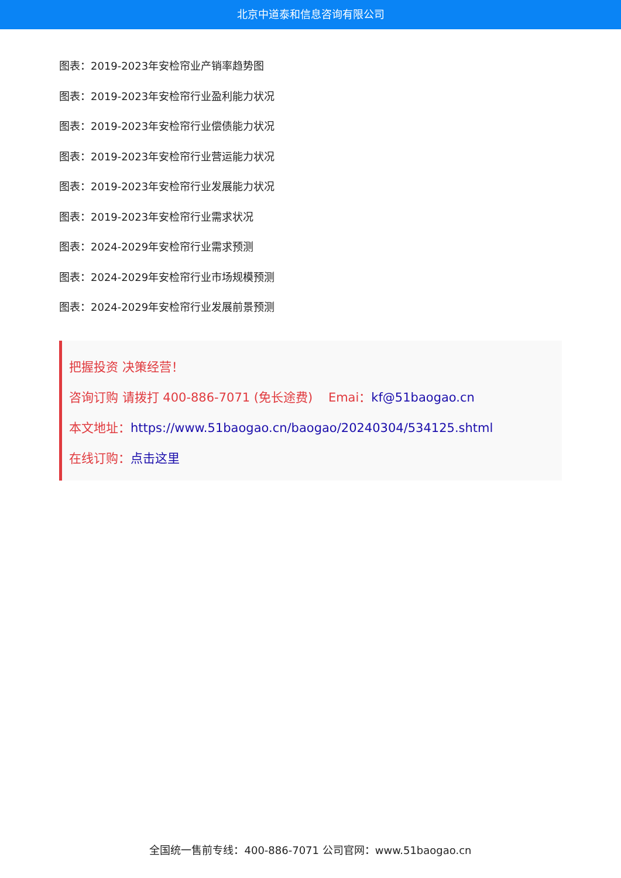北京中道泰和信息咨询有限公司
图表：2019-2023年安检帘业产销率趋势图
图表：2019-2023年安检帘行业盈利能力状况
图表：2019-2023年安检帘行业偿债能力状况
图表：2019-2023年安检帘行业营运能力状况
图表：2019-2023年安检帘行业发展能力状况
图表：2019-2023年安检帘行业需求状况
图表：2024-2029年安检帘行业需求预测
图表：2024-2029年安检帘行业市场规模预测
图表：2024-2029年安检帘行业发展前景预测
把握投资 决策经营！
咨询订购 请拨打 400-886-7071 (免长途费) Emai：kf@51baogao.cn
本文地址：https://www.51baogao.cn/baogao/20240304/534125.shtml
在线订购：点击这里
全国统一售前专线：400-886-7071 公司官网：www.51baogao.cn